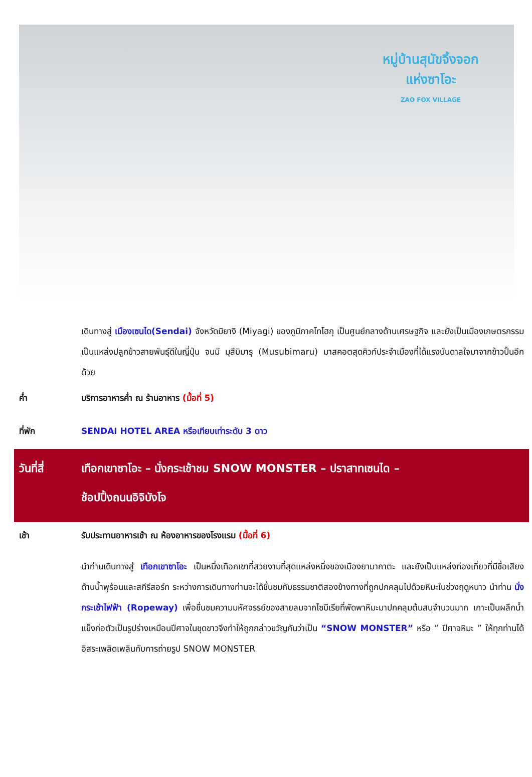หมู่บ้านสุนัขจิ้งจอก
แห่งซาโอะ
ZAO FOX VILLAGE
เดินทางสู่ เมืองเซนได(Sendai) จังหวัดมิยางิ (Miyagi) ของภูมิภาคโทโฮกุ เป็นศูนย์กลางด้านเศรษฐกิจ และยังเป็นเมืองเกษตรกรรมเป็นแหล่งปลูกข้าวสายพันธุ์ดีในญี่ปุ่น จนมี มุสึบิมารุ (Musubimaru) มาสคอตสุดคิวท์ประจำเมืองที่ได้แรงบันดาลใจมาจากข้าวปั้นอีกด้วย
ค่ำ บริการอาหารค่ำ ณ ร้านอาหาร (มื้อที่ 5)
ที่พัก SENDAI HOTEL AREA หรือเทียบเท่าระดับ 3 ดาว
วันที่สี่ เทือกเขาซาโอะ – นั่งกระเช้าชม SNOW MONSTER – ปราสาทเซนได –
ช้อปปิ้งถนนอิจิบังโจ
เช้า รับประทานอาหารเช้า ณ ห้องอาหารของโรงแรม (มื้อที่ 6)
นำท่านเดินทางสู่ เทือกเขาซาโอะ เป็นหนึ่งเทือกเขาที่สวยงามที่สุดแหล่งหนึ่งของเมืองยามากาตะ และยังเป็นแหล่งท่องเที่ยวที่มีชื่อเสียงด้านน้ำพุร้อนและสกีรีสอร์ท ระหว่างการเดินทางท่านจะได้ชื่นชมกับธรรมชาติสองข้างทางที่ถูกปกคลุมไปด้วยหิมะในช่วงฤดูหนาว นำท่าน นั่งกระเช้าไฟฟ้า (Ropeway) เพื่อชื่นชมความมหัศจรรย์ของสายลมจากไซบีเรียที่พัดพาหิมะมาปกคลุมต้นสนจำนวนมาก เกาะเป็นผลึกน้ำแข็งก่อตัวเป็นรูปร่างเหมือนปีศาจในชุดขาวจึงทำให้ถูกกล่าวขวัญกันว่าเป็น “SNOW MONSTER” หรือ “ ปีศาจหิมะ ” ให้ทุกท่านได้อิสระเพลิดเพลินกับการถ่ายรูป SNOW MONSTER